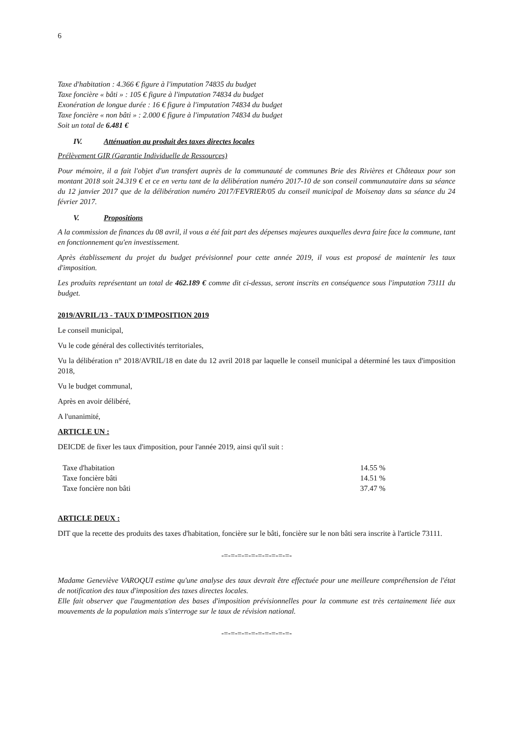6
Taxe d'habitation : 4.366 € figure à l'imputation 74835 du budget
Taxe foncière « bâti » : 105 € figure à l'imputation 74834 du budget
Exonération de longue durée : 16 € figure à l'imputation 74834 du budget
Taxe foncière « non bâti » : 2.000 € figure à l'imputation 74834 du budget
Soit un total de 6.481 €
IV. Atténuation au produit des taxes directes locales
Prélèvement GIR (Garantie Individuelle de Ressources)
Pour mémoire, il a fait l'objet d'un transfert auprès de la communauté de communes Brie des Rivières et Châteaux pour son montant 2018 soit 24.319 € et ce en vertu tant de la délibération numéro 2017-10 de son conseil communautaire dans sa séance du 12 janvier 2017 que de la délibération numéro 2017/FEVRIER/05 du conseil municipal de Moisenay dans sa séance du 24 février 2017.
V. Propositions
A la commission de finances du 08 avril, il vous a été fait part des dépenses majeures auxquelles devra faire face la commune, tant en fonctionnement qu'en investissement.
Après établissement du projet du budget prévisionnel pour cette année 2019, il vous est proposé de maintenir les taux d'imposition.
Les produits représentant un total de 462.189 € comme dit ci-dessus, seront inscrits en conséquence sous l'imputation 73111 du budget.
2019/AVRIL/13 - TAUX D'IMPOSITION 2019
Le conseil municipal,
Vu le code général des collectivités territoriales,
Vu la délibération n° 2018/AVRIL/18 en date du 12 avril 2018 par laquelle le conseil municipal a déterminé les taux d'imposition 2018,
Vu le budget communal,
Après en avoir délibéré,
A l'unanimité,
ARTICLE UN :
DEICDE de fixer les taux d'imposition, pour l'année 2019, ainsi qu'il suit :
| Taxe d'habitation | 14.55 % |
| Taxe foncière bâti | 14.51 % |
| Taxe foncière non bâti | 37.47 % |
ARTICLE DEUX :
DIT que la recette des produits des taxes d'habitation, foncière sur le bâti, foncière sur le non bâti sera inscrite à l'article 73111.
-=-=-=-=-=-=-=-=-=-=-
Madame Geneviève VAROQUI estime qu'une analyse des taux devrait être effectuée pour une meilleure compréhension de l'état de notification des taux d'imposition des taxes directes locales.
Elle fait observer que l'augmentation des bases d'imposition prévisionnelles pour la commune est très certainement liée aux mouvements de la population mais s'interroge sur le taux de révision national.
-=-=-=-=-=-=-=-=-=-=-